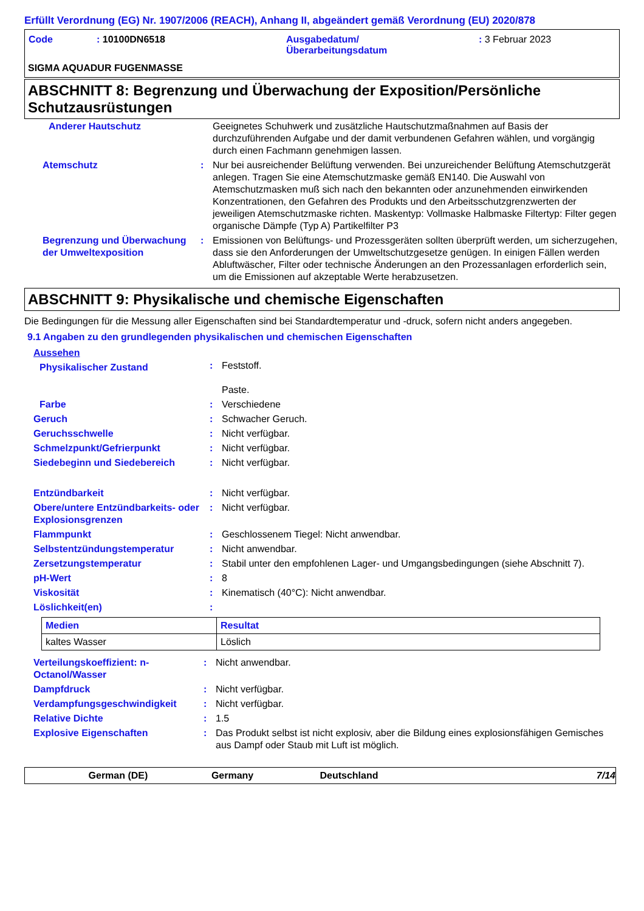Erfüllt Verordnung (EG) Nr. 1907/2006 (REACH), Anhang II, abgeändert gemäß Verordnung (EU) 2020/878
| Code | : 10100DN6518 | Ausgabedatum/ Überarbeitungsdatum | : 3 Februar 2023 |
SIGMA AQUADUR FUGENMASSE
ABSCHNITT 8: Begrenzung und Überwachung der Exposition/Persönliche Schutzausrüstungen
| Anderer Hautschutz | | Geeignetes Schuhwerk und zusätzliche Hautschutzmaßnahmen auf Basis der durchzuführenden Aufgabe und der damit verbundenen Gefahren wählen, und vorgängig durch einen Fachmann genehmigen lassen. |
| Atemschutz | : | Nur bei ausreichender Belüftung verwenden. Bei unzureichender Belüftung Atemschutzgerät anlegen. Tragen Sie eine Atemschutzmaske gemäß EN140. Die Auswahl von Atemschutzmasken muß sich nach den bekannten oder anzunehmenden einwirkenden Konzentrationen, den Gefahren des Produkts und den Arbeitsschutzgrenzwerten der jeweiligen Atemschutzmaske richten. Maskentyp: Vollmaske Halbmaske Filtertyp: Filter gegen organische Dämpfe (Typ A) Partikelfilter P3 |
| Begrenzung und Überwachung der Umweltexposition | : | Emissionen von Belüftungs- und Prozessgeräten sollten überprüft werden, um sicherzugehen, dass sie den Anforderungen der Umweltschutzgesetze genügen. In einigen Fällen werden Abluftwäscher, Filter oder technische Änderungen an den Prozessanlagen erforderlich sein, um die Emissionen auf akzeptable Werte herabzusetzen. |
ABSCHNITT 9: Physikalische und chemische Eigenschaften
Die Bedingungen für die Messung aller Eigenschaften sind bei Standardtemperatur und -druck, sofern nicht anders angegeben.
9.1 Angaben zu den grundlegenden physikalischen und chemischen Eigenschaften
Aussehen
| Physikalischer Zustand | : | Feststoff. Paste. |
| Farbe | : | Verschiedene |
| Geruch | : | Schwacher Geruch. |
| Geruchsschwelle | : | Nicht verfügbar. |
| Schmelzpunkt/Gefrierpunkt | : | Nicht verfügbar. |
| Siedebeginn und Siedebereich | : | Nicht verfügbar. |
| Entzündbarkeit | : | Nicht verfügbar. |
| Obere/untere Entzündbarkeits- oder Explosionsgrenzen | : | Nicht verfügbar. |
| Flammpunkt | : | Geschlossenem Tiegel: Nicht anwendbar. |
| Selbstentzündungstemperatur | : | Nicht anwendbar. |
| Zersetzungstemperatur | : | Stabil unter den empfohlenen Lager- und Umgangsbedingungen (siehe Abschnitt 7). |
| pH-Wert | : | 8 |
| Viskosität | : | Kinematisch (40°C): Nicht anwendbar. |
| Löslichkeit(en) | : | |
| Medien | Resultat |
| --- | --- |
| kaltes Wasser | Löslich |
| Verteilungskoeffizient: n-Octanol/Wasser | : | Nicht anwendbar. |
| Dampfdruck | : | Nicht verfügbar. |
| Verdampfungsgeschwindigkeit | : | Nicht verfügbar. |
| Relative Dichte | : | 1.5 |
| Explosive Eigenschaften | : | Das Produkt selbst ist nicht explosiv, aber die Bildung eines explosionsfähigen Gemisches aus Dampf oder Staub mit Luft ist möglich. |
German (DE) Germany Deutschland 7/14